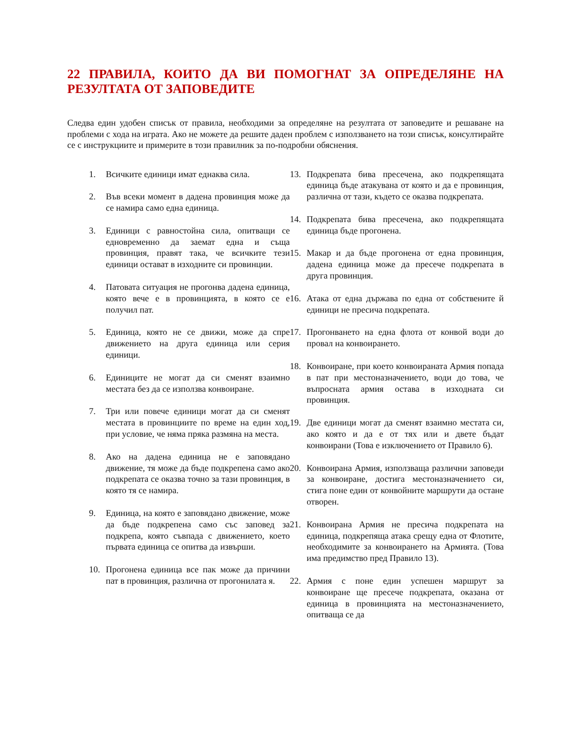22 ПРАВИЛА, КОИТО ДА ВИ ПОМОГНАТ ЗА ОПРЕДЕЛЯНЕ НА РЕЗУЛТАТА ОТ ЗАПОВЕДИТЕ
Следва един удобен списък от правила, необходими за определяне на резултата от заповедите и решаване на проблеми с хода на играта. Ако не можете да решите даден проблем с използването на този списък, консултирайте се с инструкциите и примерите в този правилник за по-подробни обяснения.
1. Всичките единици имат еднаква сила.
2. Във всеки момент в дадена провинция може да се намира само една единица.
3. Единици с равностойна сила, опитващи се едновременно да заемат една и съща провинция, правят така, че всичките тези единици остават в изходните си провинции.
4. Патовата ситуация не прогонва дадена единица, която вече е в провинцията, в която се е получил пат.
5. Единица, която не се движи, може да спре движението на друга единица или серия единици.
6. Единиците не могат да си сменят взаимно местата без да се използва конвоиране.
7. Три или повече единици могат да си сменят местата в провинциите по време на един ход, при условие, че няма пряка размяна на места.
8. Ако на дадена единица не е заповядано движение, тя може да бъде подкрепена само ако подкрепата се оказва точно за тази провинция, в която тя се намира.
9. Единица, на която е заповядано движение, може да бъде подкрепена само със заповед за подкрепа, която съвпада с движението, което първата единица се опитва да извърши.
10. Прогонена единица все пак може да причини пат в провинция, различна от прогонилата я.
13. Подкрепата бива пресечена, ако подкрепящата единица бъде атакувана от която и да е провинция, различна от тази, където се оказва подкрепата.
14. Подкрепата бива пресечена, ако подкрепящата единица бъде прогонена.
15. Макар и да бъде прогонена от една провинция, дадена единица може да пресече подкрепата в друга провинция.
16. Атака от една държава по една от собствените й единици не пресича подкрепата.
17. Прогонването на една флота от конвой води до провал на конвоирането.
18. Конвоиране, при което конвоираната Армия попада в пат при местоназначението, води до това, че въпросната армия остава в изходната си провинция.
19. Две единици могат да сменят взаимно местата си, ако която и да е от тях или и двете бъдат конвоирани (Това е изключението от Правило 6).
20. Конвоирана Армия, използваща различни заповеди за конвоиране, достига местоназначението си, стига поне един от конвойните маршрути да остане отворен.
21. Конвоирана Армия не пресича подкрепата на единица, подкрепяща атака срещу една от Флотите, необходимите за конвоирането на Армията. (Това има предимство пред Правило 13).
22. Армия с поне един успешен маршрут за конвоиране ще пресече подкрепата, оказана от единица в провинцията на местоназначението, опитваща се да